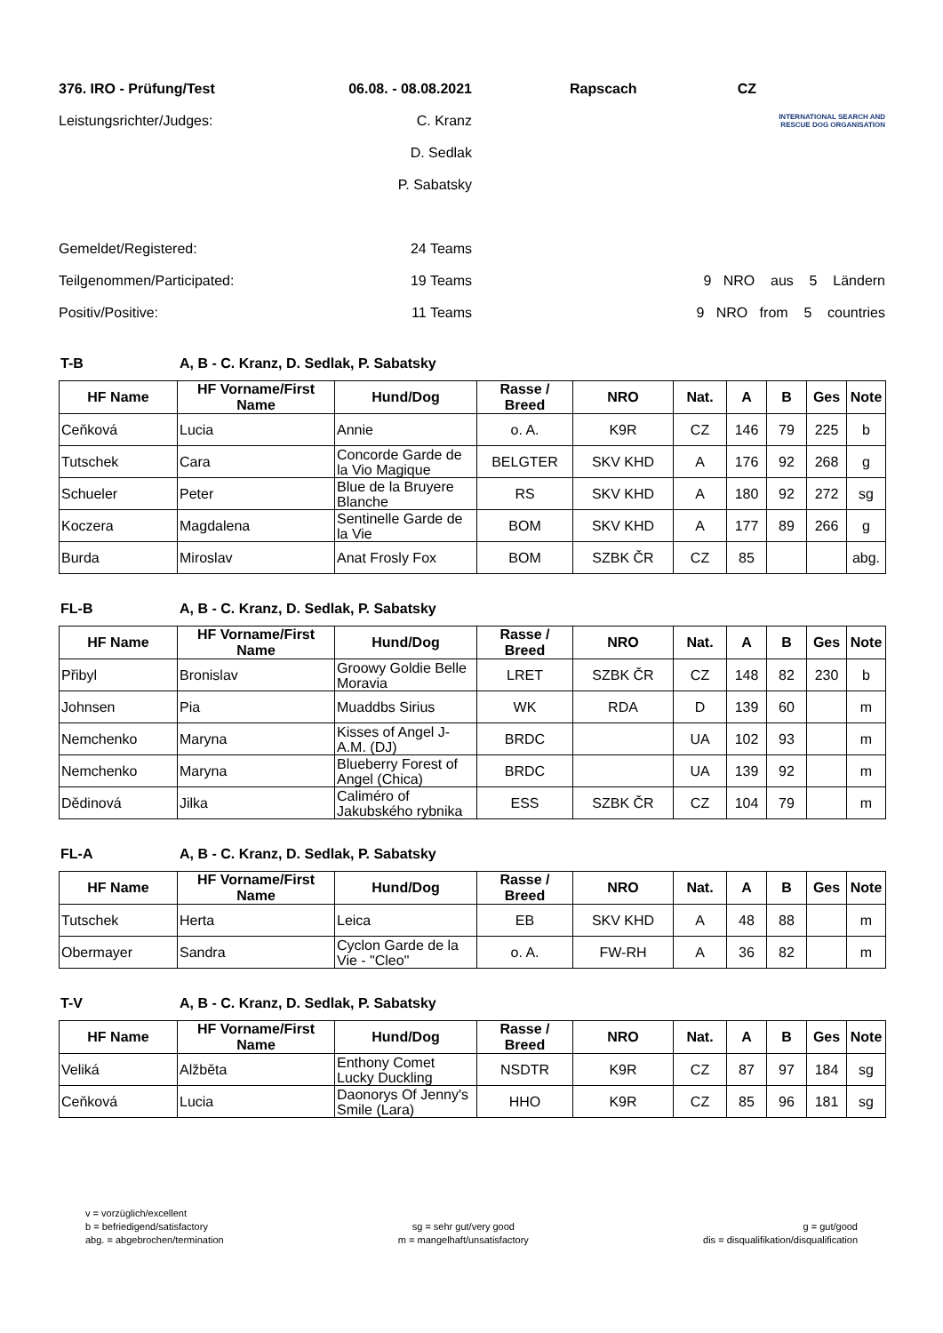| 376. IRO - Prüfung/Test | 06.08. - 08.08.2021 | Rapscach | CZ |
| Leistungsrichter/Judges: | C. Kranz | | INTERNATIONAL SEARCH AND RESCUE DOG ORGANISATION |
| | D. Sedlak | | |
| | P. Sabatsky | | |
| Gemeldet/Registered: | 24 Teams | | |
| Teilgenommen/Participated: | 19 Teams | | 9 NRO aus 5 Ländern |
| Positiv/Positive: | 11 Teams | | 9 NRO from 5 countries |
T-B A, B - C. Kranz, D. Sedlak, P. Sabatsky
| HF Name | HF Vorname/First Name | Hund/Dog | Rasse / Breed | NRO | Nat. | A | B | Ges | Note |
| --- | --- | --- | --- | --- | --- | --- | --- | --- | --- |
| Ceňková | Lucia | Annie | o. A. | K9R | CZ | 146 | 79 | 225 | b |
| Tutschek | Cara | Concorde Garde de la Vio Magique | BELGTER | SKV KHD | A | 176 | 92 | 268 | g |
| Schueler | Peter | Blue de la Bruyere Blanche | RS | SKV KHD | A | 180 | 92 | 272 | sg |
| Koczera | Magdalena | Sentinelle Garde de la Vie | BOM | SKV KHD | A | 177 | 89 | 266 | g |
| Burda | Miroslav | Anat Frosly Fox | BOM | SZBK ČR | CZ | 85 | | | abg. |
FL-B A, B - C. Kranz, D. Sedlak, P. Sabatsky
| HF Name | HF Vorname/First Name | Hund/Dog | Rasse / Breed | NRO | Nat. | A | B | Ges | Note |
| --- | --- | --- | --- | --- | --- | --- | --- | --- | --- |
| Přibyl | Bronislav | Groowy Goldie Belle Moravia | LRET | SZBK ČR | CZ | 148 | 82 | 230 | b |
| Johnsen | Pia | Muaddbs Sirius | WK | RDA | D | 139 | 60 | | m |
| Nemchenko | Maryna | Kisses of Angel J-A.M. (DJ) | BRDC | | UA | 102 | 93 | | m |
| Nemchenko | Maryna | Blueberry Forest of Angel (Chica) | BRDC | | UA | 139 | 92 | | m |
| Dědinová | Jilka | Caliméro of Jakubského rybnika | ESS | SZBK ČR | CZ | 104 | 79 | | m |
FL-A A, B - C. Kranz, D. Sedlak, P. Sabatsky
| HF Name | HF Vorname/First Name | Hund/Dog | Rasse / Breed | NRO | Nat. | A | B | Ges | Note |
| --- | --- | --- | --- | --- | --- | --- | --- | --- | --- |
| Tutschek | Herta | Leica | EB | SKV KHD | A | 48 | 88 | | m |
| Obermayer | Sandra | Cyclon Garde de la Vie - "Cleo" | o. A. | FW-RH | A | 36 | 82 | | m |
T-V A, B - C. Kranz, D. Sedlak, P. Sabatsky
| HF Name | HF Vorname/First Name | Hund/Dog | Rasse / Breed | NRO | Nat. | A | B | Ges | Note |
| --- | --- | --- | --- | --- | --- | --- | --- | --- | --- |
| Veliká | Alžběta | Enthony Comet Lucky Duckling | NSDTR | K9R | CZ | 87 | 97 | 184 | sg |
| Ceňková | Lucia | Daonorys Of Jenny's Smile (Lara) | HHO | K9R | CZ | 85 | 96 | 181 | sg |
v = vorzüglich/excellent
b = befriedigend/satisfactory
abg. = abgebrochen/termination
sg = sehr gut/very good
m = mangelhaft/unsatisfactory
g = gut/good
dis = disqualifikation/disqualification